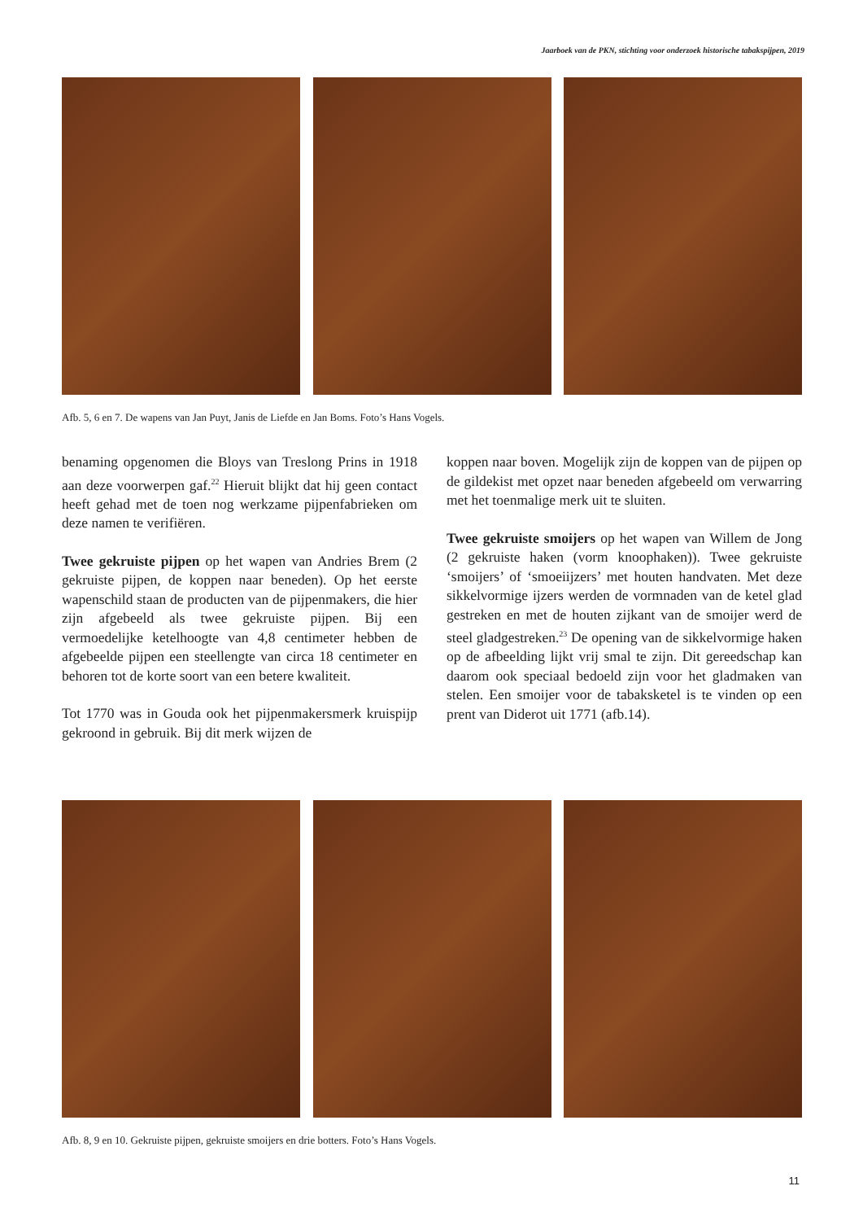Jaarboek van de PKN, stichting voor onderzoek historische tabakspijpen, 2019
Afb. 5, 6 en 7. De wapens van Jan Puyt, Janis de Liefde en Jan Boms. Foto’s Hans Vogels.
benaming opgenomen die Bloys van Treslong Prins in 1918 aan deze voorwerpen gaf.<sup>22</sup> Hieruit blijkt dat hij geen contact heeft gehad met de toen nog werkzame pijpenfabrieken om deze namen te verifiëren.
Twee gekruiste pijpen op het wapen van Andries Brem (2 gekruiste pijpen, de koppen naar beneden). Op het eerste wapenschild staan de producten van de pijpenmakers, die hier zijn afgebeeld als twee gekruiste pijpen. Bij een vermoedelijke ketelhoogte van 4,8 centimeter hebben de afgebeelde pijpen een steellengte van circa 18 centimeter en behoren tot de korte soort van een betere kwaliteit.
Tot 1770 was in Gouda ook het pijpenmakersmerk kruispijp gekroond in gebruik. Bij dit merk wijzen de
koppen naar boven. Mogelijk zijn de koppen van de pijpen op de gildekist met opzet naar beneden afgebeeld om verwarring met het toenmalige merk uit te sluiten.
Twee gekruiste smoijers op het wapen van Willem de Jong (2 gekruiste haken (vorm knoophaken)). Twee gekruiste ‘smoijers’ of ‘smoeiijzers’ met houten handvaten. Met deze sikkelvormige ijzers werden de vormnaden van de ketel glad gestreken en met de houten zijkant van de smoijer werd de steel gladgestreken.<sup>23</sup> De opening van de sikkelvormige haken op de afbeelding lijkt vrij smal te zijn. Dit gereedschap kan daarom ook speciaal bedoeld zijn voor het gladmaken van stelen. Een smoijer voor de tabaksketel is te vinden op een prent van Diderot uit 1771 (afb.14).
Afb. 8, 9 en 10. Gekruiste pijpen, gekruiste smoijers en drie botters. Foto’s Hans Vogels.
11